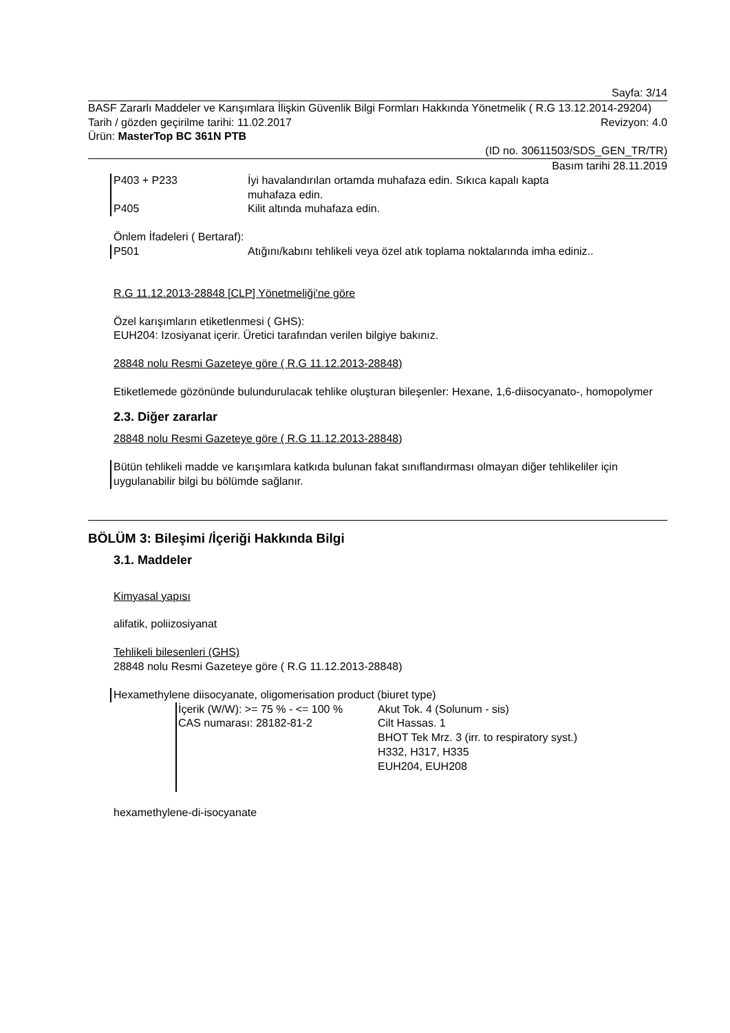Sayfa: 3/14
BASF Zararlı Maddeler ve Karışımlara İlişkin Güvenlik Bilgi Formları Hakkında Yönetmelik ( R.G 13.12.2014-29204)
Tarih / gözden geçirilme tarihi: 11.02.2017 Revizyon: 4.0
Ürün: MasterTop BC 361N PTB
(ID no. 30611503/SDS_GEN_TR/TR)
Basım tarihi 28.11.2019
P403 + P233 İyi havalandırılan ortamda muhafaza edin. Sıkıca kapalı kapta muhafaza edin.
P405 Kilit altında muhafaza edin.
Önlem İfadeleri ( Bertaraf):
P501 Atığını/kabını tehlikeli veya özel atık toplama noktalarında imha ediniz..
R.G 11.12.2013-28848 [CLP] Yönetmeliği'ne göre
Özel karışımların etiketlenmesi ( GHS):
EUH204: Izosiyanat içerir. Üretici tarafından verilen bilgiye bakınız.
28848 nolu Resmi Gazeteye göre ( R.G 11.12.2013-28848)
Etiketlemede gözönünde bulundurulacak tehlike oluşturan bileşenler: Hexane, 1,6-diisocyanato-, homopolymer
2.3. Diğer zararlar
28848 nolu Resmi Gazeteye göre ( R.G 11.12.2013-28848)
Bütün tehlikeli madde ve karışımlara katkıda bulunan fakat sınıflandırması olmayan diğer tehlikeliler için uygulanabilir bilgi bu bölümde sağlanır.
BÖLÜM 3: Bileşimi /İçeriği Hakkında Bilgi
3.1. Maddeler
Kimyasal yapısı
alifatik, poliizosiyanat
Tehlikeli bilesenleri (GHS)
28848 nolu Resmi Gazeteye göre ( R.G 11.12.2013-28848)
Hexamethylene diisocyanate, oligomerisation product (biuret type)
İçerik (W/W): >= 75 % - <= 100 %
CAS numarası: 28182-81-2
Akut Tok. 4 (Solunum - sis)
Cilt Hassas. 1
BHOT Tek Mrz. 3 (irr. to respiratory syst.)
H332, H317, H335
EUH204, EUH208
hexamethylene-di-isocyanate